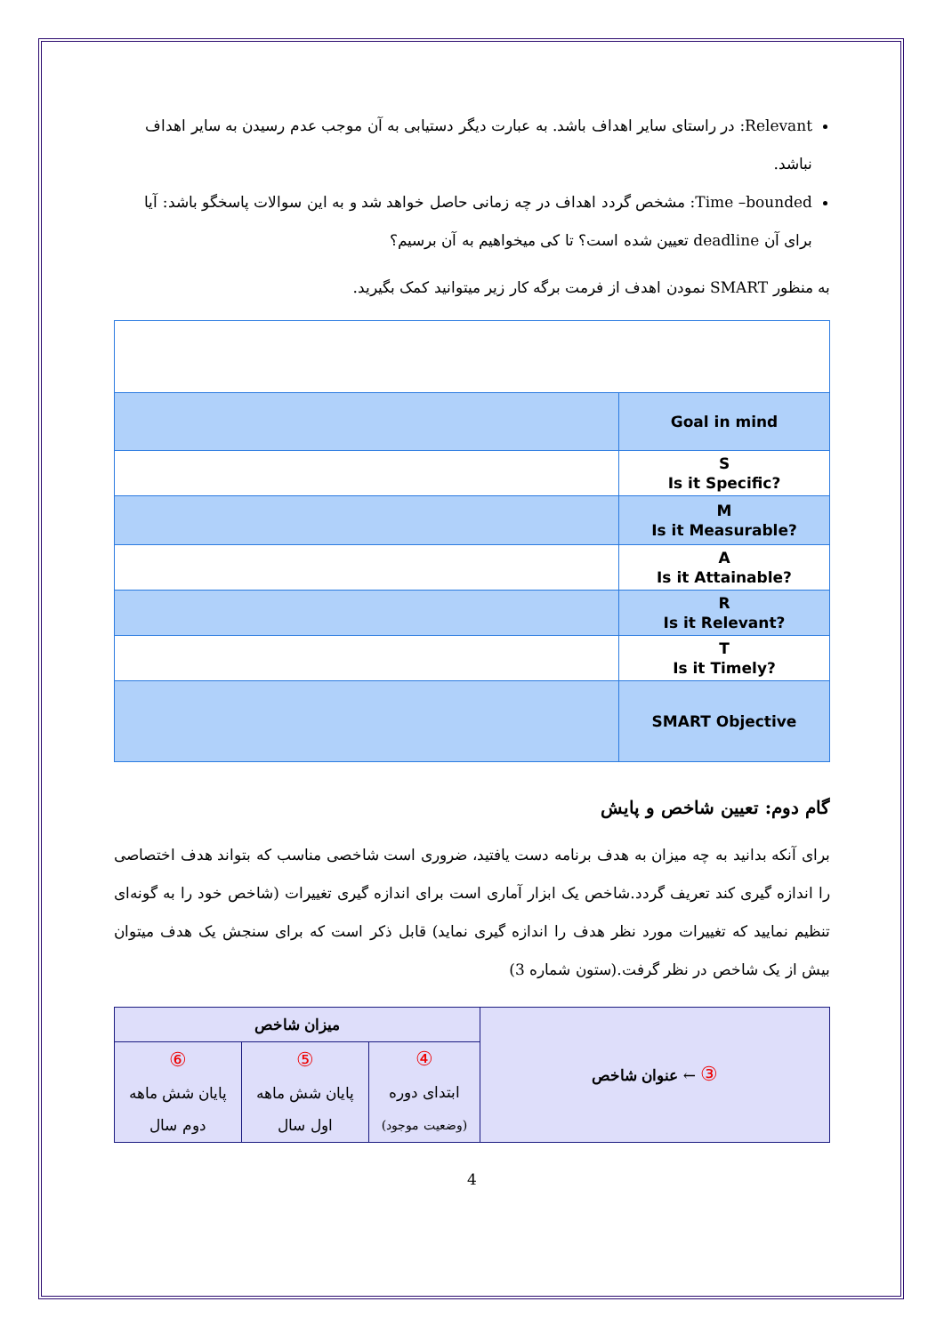Relevant: در راستای سایر اهداف باشد. به عبارت دیگر دستیابی به آن موجب عدم رسیدن به سایر اهداف نباشد.
Time –bounded: مشخص گردد اهداف در چه زمانی حاصل خواهد شد و به این سوالات پاسخگو باشد: آیا برای آن deadline تعیین شده است؟ تا کی میخواهیم به آن برسیم؟
به منظور SMART نمودن اهدف از فرمت برگه کار زیر میتوانید کمک بگیرید.
| Goal in mind | |
| S Is it Specific? | |
| M Is it Measurable? | |
| A Is it Attainable? | |
| R Is it Relevant? | |
| T Is it Timely? | |
| SMART Objective | |
گام دوم: تعیین شاخص و پایش
برای آنکه بدانید به چه میزان به هدف برنامه دست یافتید، ضروری است شاخصی مناسب که بتواند هدف اختصاصی را اندازه گیری کند تعریف گردد.شاخص یک ابزار آماری است برای اندازه گیری تغییرات (شاخص خود را به گونه‌ای تنظیم نمایید که تغییرات مورد نظر هدف را اندازه گیری نماید) قابل ذکر است که برای سنجش یک هدف میتوان بیش از یک شاخص در نظر گرفت.(ستون شماره 3)
| ③ ← عنوان شاخص | میزان شاخص | | |
| | ④ ابتدای دوره (وضعیت موجود) | ⑤ پایان شش ماهه اول سال | ⑥ پایان شش ماهه دوم سال |
4